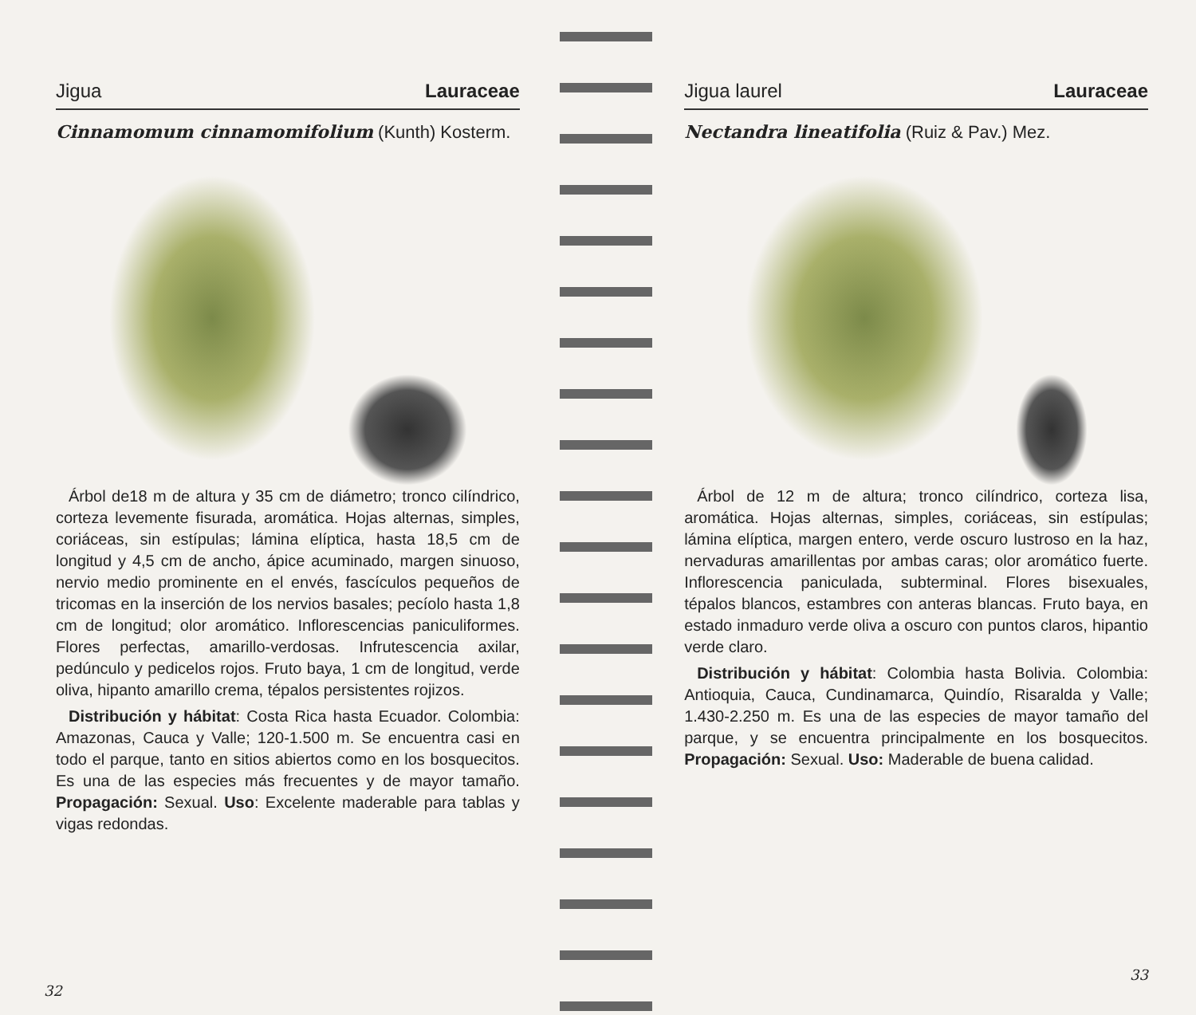Jigua Lauraceae
Cinnamomum cinnamomifolium (Kunth) Kosterm.
Árbol de18 m de altura y 35 cm de diámetro; tronco cilíndrico, corteza levemente fisurada, aromática. Hojas alternas, simples, coriáceas, sin estípulas; lámina elíptica, hasta 18,5 cm de longitud y 4,5 cm de ancho, ápice acuminado, margen sinuoso, nervio medio prominente en el envés, fascículos pequeños de tricomas en la inserción de los nervios basales; pecíolo hasta 1,8 cm de longitud; olor aromático. Inflorescencias paniculiformes. Flores perfectas, amarillo-verdosas. Infrutescencia axilar, pedúnculo y pedicelos rojos. Fruto baya, 1 cm de longitud, verde oliva, hipanto amarillo crema, tépalos persistentes rojizos.
Distribución y hábitat: Costa Rica hasta Ecuador. Colombia: Amazonas, Cauca y Valle; 120-1.500 m. Se encuentra casi en todo el parque, tanto en sitios abiertos como en los bosquecitos. Es una de las especies más frecuentes y de mayor tamaño. Propagación: Sexual. Uso: Excelente maderable para tablas y vigas redondas.
32
Jigua laurel Lauraceae
Nectandra lineatifolia (Ruiz & Pav.) Mez.
Árbol de 12 m de altura; tronco cilíndrico, corteza lisa, aromática. Hojas alternas, simples, coriáceas, sin estípulas; lámina elíptica, margen entero, verde oscuro lustroso en la haz, nervaduras amarillentas por ambas caras; olor aromático fuerte. Inflorescencia paniculada, subterminal. Flores bisexuales, tépalos blancos, estambres con anteras blancas. Fruto baya, en estado inmaduro verde oliva a oscuro con puntos claros, hipantio verde claro.
Distribución y hábitat: Colombia hasta Bolivia. Colombia: Antioquia, Cauca, Cundinamarca, Quindío, Risaralda y Valle; 1.430-2.250 m. Es una de las especies de mayor tamaño del parque, y se encuentra principalmente en los bosquecitos. Propagación: Sexual. Uso: Maderable de buena calidad.
33